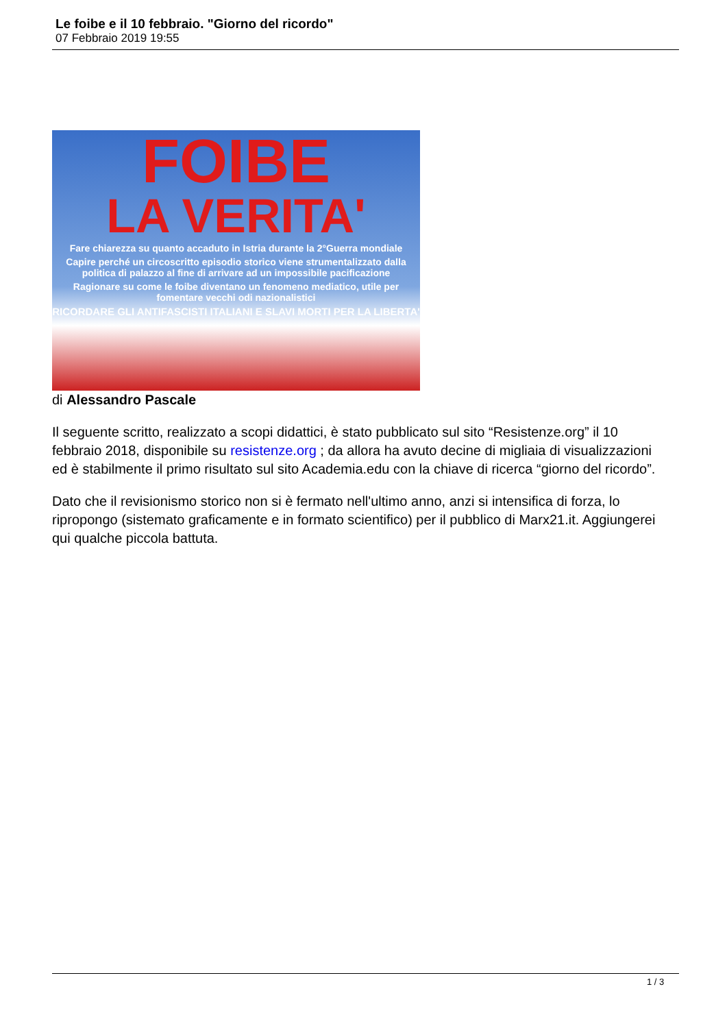Le foibe e il 10 febbraio. "Giorno del ricordo"
07 Febbraio 2019 19:55
FOIBE
LA VERITA'
Fare chiarezza su quanto accaduto in Istria durante la 2°Guerra mondiale
Capire perché un circoscritto episodio storico viene strumentalizzato dalla politica di palazzo al fine di arrivare ad un impossibile pacificazione
Ragionare su come le foibe diventano un fenomeno mediatico, utile per fomentare vecchi odi nazionalistici
RICORDARE GLI ANTIFASCISTI ITALIANI E SLAVI MORTI PER LA LIBERTA'
di Alessandro Pascale
Il seguente scritto, realizzato a scopi didattici, è stato pubblicato sul sito “Resistenze.org” il 10 febbraio 2018, disponibile su resistenze.org ; da allora ha avuto decine di migliaia di visualizzazioni ed è stabilmente il primo risultato sul sito Academia.edu con la chiave di ricerca “giorno del ricordo”.
Dato che il revisionismo storico non si è fermato nell'ultimo anno, anzi si intensifica di forza, lo ripropongo (sistemato graficamente e in formato scientifico) per il pubblico di Marx21.it. Aggiungerei qui qualche piccola battuta.
1 / 3